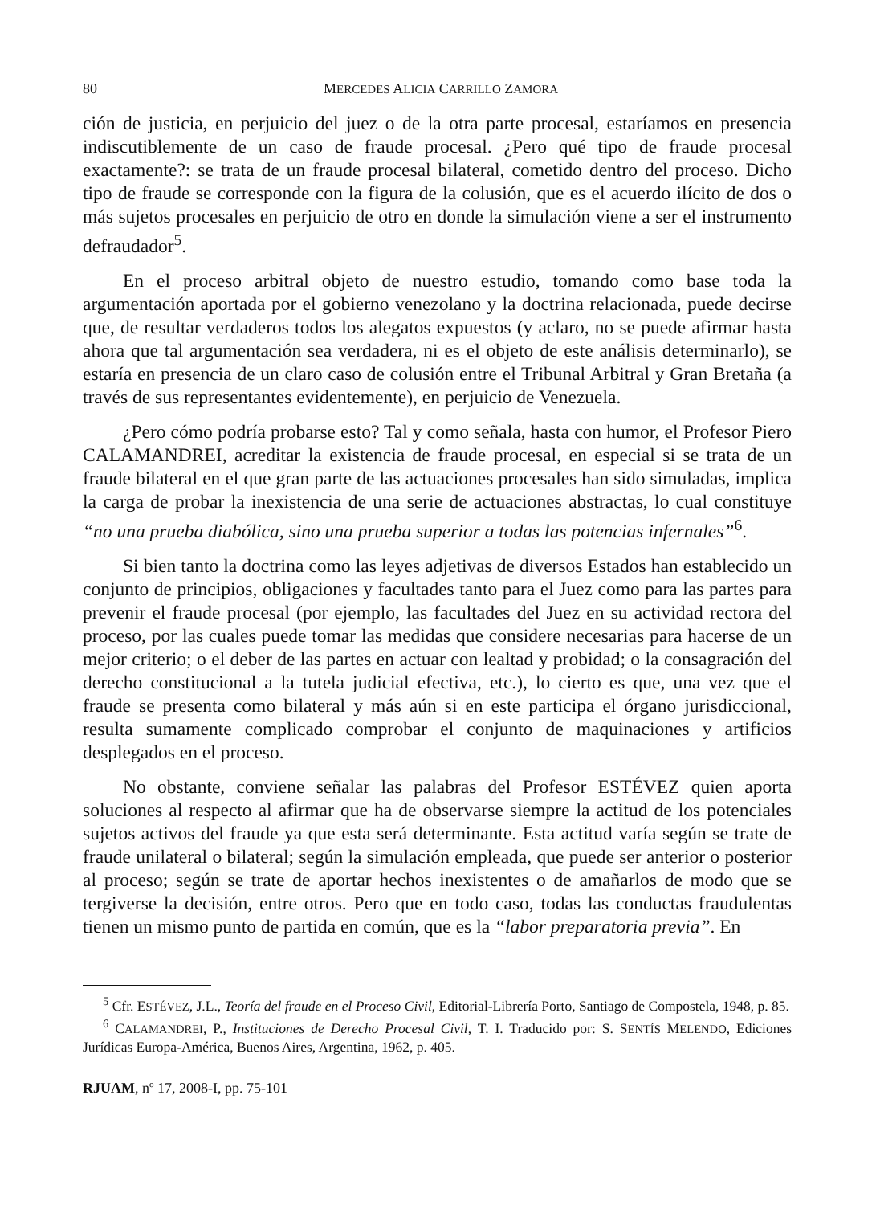80 MERCEDES ALICIA CARRILLO ZAMORA
ción de justicia, en perjuicio del juez o de la otra parte procesal, estaríamos en presencia indiscutiblemente de un caso de fraude procesal. ¿Pero qué tipo de fraude procesal exactamente?: se trata de un fraude procesal bilateral, cometido dentro del proceso. Dicho tipo de fraude se corresponde con la figura de la colusión, que es el acuerdo ilícito de dos o más sujetos procesales en perjuicio de otro en donde la simulación viene a ser el instrumento defraudador<sup>5</sup>.
En el proceso arbitral objeto de nuestro estudio, tomando como base toda la argumentación aportada por el gobierno venezolano y la doctrina relacionada, puede decirse que, de resultar verdaderos todos los alegatos expuestos (y aclaro, no se puede afirmar hasta ahora que tal argumentación sea verdadera, ni es el objeto de este análisis determinarlo), se estaría en presencia de un claro caso de colusión entre el Tribunal Arbitral y Gran Bretaña (a través de sus representantes evidentemente), en perjuicio de Venezuela.
¿Pero cómo podría probarse esto? Tal y como señala, hasta con humor, el Profesor Piero CALAMANDREI, acreditar la existencia de fraude procesal, en especial si se trata de un fraude bilateral en el que gran parte de las actuaciones procesales han sido simuladas, implica la carga de probar la inexistencia de una serie de actuaciones abstractas, lo cual constituye “no una prueba diabólica, sino una prueba superior a todas las potencias infernales”<sup>6</sup>.
Si bien tanto la doctrina como las leyes adjetivas de diversos Estados han establecido un conjunto de principios, obligaciones y facultades tanto para el Juez como para las partes para prevenir el fraude procesal (por ejemplo, las facultades del Juez en su actividad rectora del proceso, por las cuales puede tomar las medidas que considere necesarias para hacerse de un mejor criterio; o el deber de las partes en actuar con lealtad y probidad; o la consagración del derecho constitucional a la tutela judicial efectiva, etc.), lo cierto es que, una vez que el fraude se presenta como bilateral y más aún si en este participa el órgano jurisdiccional, resulta sumamente complicado comprobar el conjunto de maquinaciones y artificios desplegados en el proceso.
No obstante, conviene señalar las palabras del Profesor ESTÉVEZ quien aporta soluciones al respecto al afirmar que ha de observarse siempre la actitud de los potenciales sujetos activos del fraude ya que esta será determinante. Esta actitud varía según se trate de fraude unilateral o bilateral; según la simulación empleada, que puede ser anterior o posterior al proceso; según se trate de aportar hechos inexistentes o de amañarlos de modo que se tergiverse la decisión, entre otros. Pero que en todo caso, todas las conductas fraudulentas tienen un mismo punto de partida en común, que es la “labor preparatoria previa”. En
<sup>5</sup> Cfr. ESTÉVEZ, J.L., Teoría del fraude en el Proceso Civil, Editorial-Librería Porto, Santiago de Compostela, 1948, p. 85.
<sup>6</sup> CALAMANDREI, P., Instituciones de Derecho Procesal Civil, T. I. Traducido por: S. SENTÍS MELENDO, Ediciones Jurídicas Europa-América, Buenos Aires, Argentina, 1962, p. 405.
RJUAM, nº 17, 2008-I, pp. 75-101